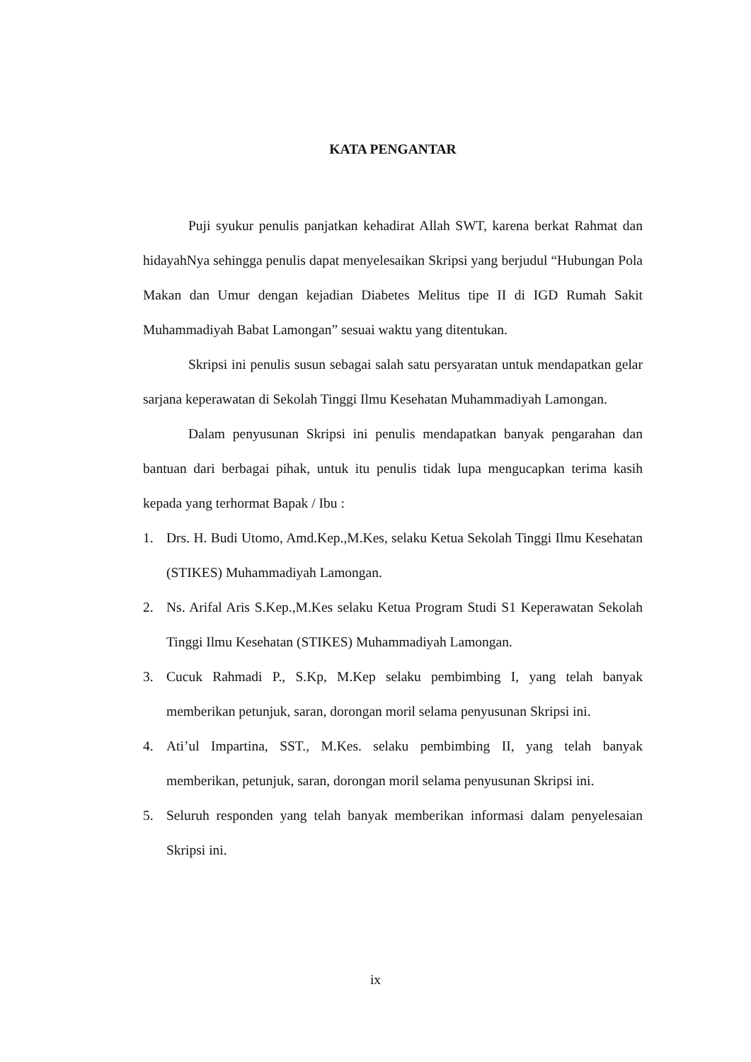KATA PENGANTAR
Puji syukur penulis panjatkan kehadirat Allah SWT, karena berkat Rahmat dan hidayahNya sehingga penulis dapat menyelesaikan Skripsi yang berjudul “Hubungan Pola Makan dan Umur dengan kejadian Diabetes Melitus tipe II di IGD Rumah Sakit Muhammadiyah Babat Lamongan” sesuai waktu yang ditentukan.
Skripsi ini penulis susun sebagai salah satu persyaratan untuk mendapatkan gelar sarjana keperawatan di Sekolah Tinggi Ilmu Kesehatan Muhammadiyah Lamongan.
Dalam penyusunan Skripsi ini penulis mendapatkan banyak pengarahan dan bantuan dari berbagai pihak, untuk itu penulis tidak lupa mengucapkan terima kasih kepada yang terhormat Bapak / Ibu :
1. Drs. H. Budi Utomo, Amd.Kep.,M.Kes, selaku Ketua Sekolah Tinggi Ilmu Kesehatan (STIKES) Muhammadiyah Lamongan.
2. Ns. Arifal Aris S.Kep.,M.Kes selaku Ketua Program Studi S1 Keperawatan Sekolah Tinggi Ilmu Kesehatan (STIKES) Muhammadiyah Lamongan.
3. Cucuk Rahmadi P., S.Kp, M.Kep selaku pembimbing I, yang telah banyak memberikan petunjuk, saran, dorongan moril selama penyusunan Skripsi ini.
4. Ati’ul Impartina, SST., M.Kes. selaku pembimbing II, yang telah banyak memberikan, petunjuk, saran, dorongan moril selama penyusunan Skripsi ini.
5. Seluruh responden yang telah banyak memberikan informasi dalam penyelesaian Skripsi ini.
ix